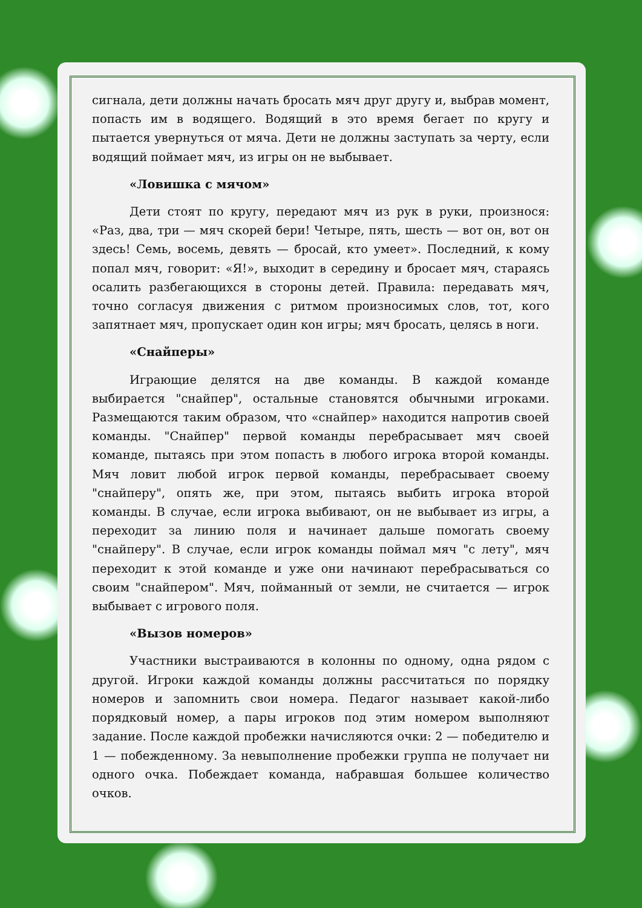сигнала, дети должны начать бросать мяч друг другу и, выбрав момент, попасть им в водящего. Водящий в это время бегает по кругу и пытается увернуться от мяча. Дети не должны заступать за черту, если водящий поймает мяч, из игры он не выбывает.
«Ловишка с мячом»
Дети стоят по кругу, передают мяч из рук в руки, произнося: «Раз, два, три — мяч скорей бери! Четыре, пять, шесть — вот он, вот он здесь! Семь, восемь, девять — бросай, кто умеет». Последний, к кому попал мяч, говорит: «Я!», выходит в середину и бросает мяч, стараясь осалить разбегающихся в стороны детей. Правила: передавать мяч, точно согласуя движения с ритмом произносимых слов, тот, кого запятнает мяч, пропускает один кон игры; мяч бросать, целясь в ноги.
«Снайперы»
Играющие делятся на две команды. В каждой команде выбирается "снайпер", остальные становятся обычными игроками. Размещаются таким образом, что «снайпер» находится напротив своей команды. "Снайпер" первой команды перебрасывает мяч своей команде, пытаясь при этом попасть в любого игрока второй команды. Мяч ловит любой игрок первой команды, перебрасывает своему "снайперу", опять же, при этом, пытаясь выбить игрока второй команды. В случае, если игрока выбивают, он не выбывает из игры, а переходит за линию поля и начинает дальше помогать своему "снайперу". В случае, если игрок команды поймал мяч "с лету", мяч переходит к этой команде и уже они начинают перебрасываться со своим "снайпером". Мяч, пойманный от земли, не считается — игрок выбывает с игрового поля.
«Вызов номеров»
Участники выстраиваются в колонны по одному, одна рядом с другой. Игроки каждой команды должны рассчитаться по порядку номеров и запомнить свои номера. Педагог называет какой-либо порядковый номер, а пары игроков под этим номером выполняют задание. После каждой пробежки начисляются очки: 2 — победителю и 1 — побежденному. За невыполнение пробежки группа не получает ни одного очка. Побеждает команда, набравшая большее количество очков.